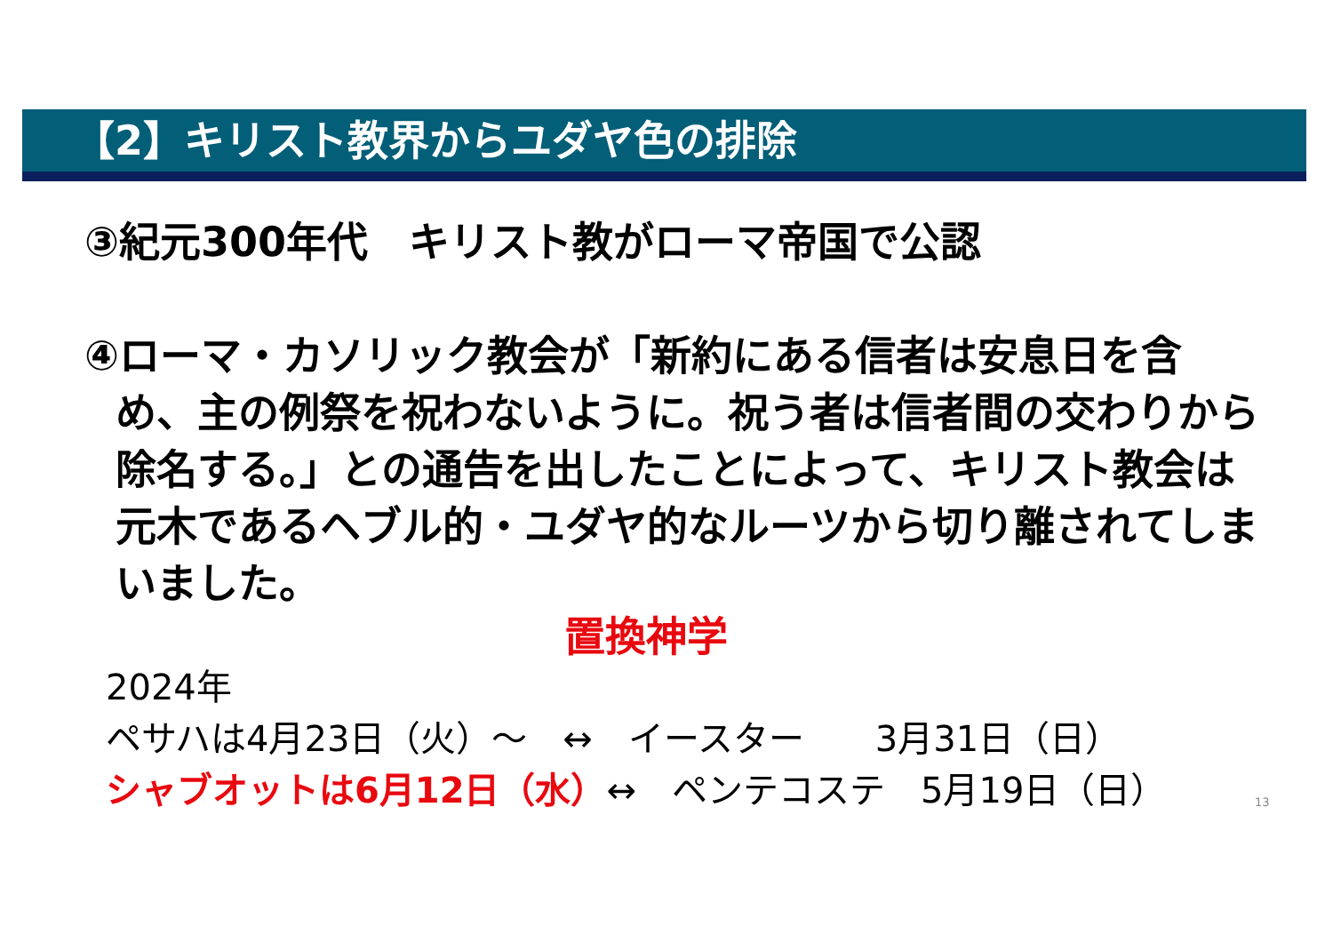【2】キリスト教界からユダヤ色の排除
③紀元300年代　キリスト教がローマ帝国で公認
④ローマ・カソリック教会が「新約にある信者は安息日を含
め、主の例祭を祝わないように。祝う者は信者間の交わりから除名する。」との通告を出したことによって、キリスト教会は元木であるヘブル的・ユダヤ的なルーツから切り離されてしまいました。
置換神学
2024年
ペサハは4月23日（火）～　↔　イースター　　3月31日（日）
シャブオットは6月12日（水）↔　ペンテコステ　5月19日（日）
13